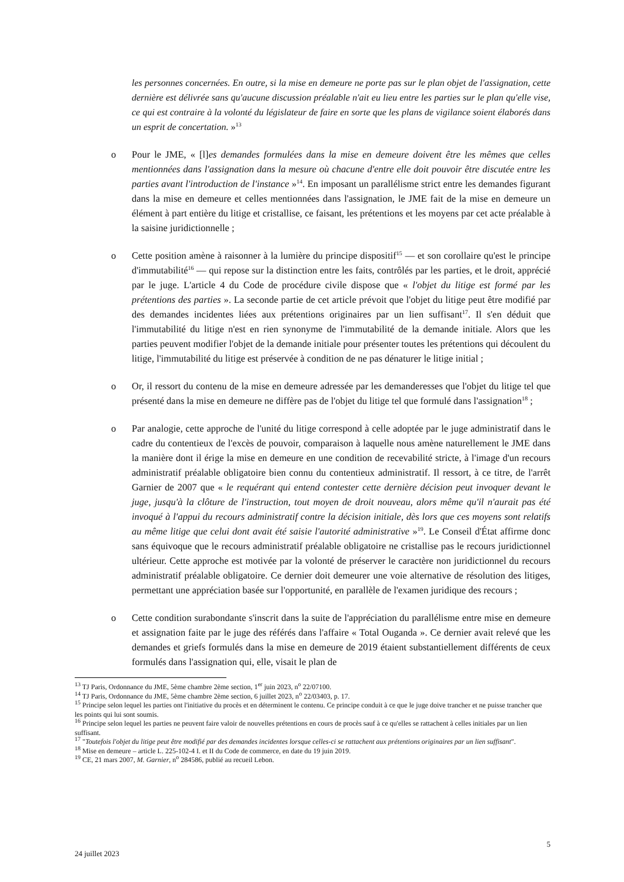les personnes concernées. En outre, si la mise en demeure ne porte pas sur le plan objet de l'assignation, cette dernière est délivrée sans qu'aucune discussion préalable n'ait eu lieu entre les parties sur le plan qu'elle vise, ce qui est contraire à la volonté du législateur de faire en sorte que les plans de vigilance soient élaborés dans un esprit de concertation. »<sup>13</sup>
o Pour le JME, « [l]es demandes formulées dans la mise en demeure doivent être les mêmes que celles mentionnées dans l'assignation dans la mesure où chacune d'entre elle doit pouvoir être discutée entre les parties avant l'introduction de l'instance »<sup>14</sup>. En imposant un parallélisme strict entre les demandes figurant dans la mise en demeure et celles mentionnées dans l'assignation, le JME fait de la mise en demeure un élément à part entière du litige et cristallise, ce faisant, les prétentions et les moyens par cet acte préalable à la saisine juridictionnelle ;
o Cette position amène à raisonner à la lumière du principe dispositif<sup>15</sup> — et son corollaire qu'est le principe d'immutabilité<sup>16</sup> — qui repose sur la distinction entre les faits, contrôlés par les parties, et le droit, apprécié par le juge. L'article 4 du Code de procédure civile dispose que « l'objet du litige est formé par les prétentions des parties ». La seconde partie de cet article prévoit que l'objet du litige peut être modifié par des demandes incidentes liées aux prétentions originaires par un lien suffisant<sup>17</sup>. Il s'en déduit que l'immutabilité du litige n'est en rien synonyme de l'immutabilité de la demande initiale. Alors que les parties peuvent modifier l'objet de la demande initiale pour présenter toutes les prétentions qui découlent du litige, l'immutabilité du litige est préservée à condition de ne pas dénaturer le litige initial ;
o Or, il ressort du contenu de la mise en demeure adressée par les demanderesses que l'objet du litige tel que présenté dans la mise en demeure ne diffère pas de l'objet du litige tel que formulé dans l'assignation<sup>18</sup> ;
o Par analogie, cette approche de l'unité du litige correspond à celle adoptée par le juge administratif dans le cadre du contentieux de l'excès de pouvoir, comparaison à laquelle nous amène naturellement le JME dans la manière dont il érige la mise en demeure en une condition de recevabilité stricte, à l'image d'un recours administratif préalable obligatoire bien connu du contentieux administratif. Il ressort, à ce titre, de l'arrêt Garnier de 2007 que « le requérant qui entend contester cette dernière décision peut invoquer devant le juge, jusqu'à la clôture de l'instruction, tout moyen de droit nouveau, alors même qu'il n'aurait pas été invoqué à l'appui du recours administratif contre la décision initiale, dès lors que ces moyens sont relatifs au même litige que celui dont avait été saisie l'autorité administrative »<sup>19</sup>. Le Conseil d'État affirme donc sans équivoque que le recours administratif préalable obligatoire ne cristallise pas le recours juridictionnel ultérieur. Cette approche est motivée par la volonté de préserver le caractère non juridictionnel du recours administratif préalable obligatoire. Ce dernier doit demeurer une voie alternative de résolution des litiges, permettant une appréciation basée sur l'opportunité, en parallèle de l'examen juridique des recours ;
o Cette condition surabondante s'inscrit dans la suite de l'appréciation du parallélisme entre mise en demeure et assignation faite par le juge des référés dans l'affaire « Total Ouganda ». Ce dernier avait relevé que les demandes et griefs formulés dans la mise en demeure de 2019 étaient substantiellement différents de ceux formulés dans l'assignation qui, elle, visait le plan de
<sup>13</sup> TJ Paris, Ordonnance du JME, 5ème chambre 2ème section, 1<sup>er</sup> juin 2023, n<sup>o</sup> 22/07100.
<sup>14</sup> TJ Paris, Ordonnance du JME, 5ème chambre 2ème section, 6 juillet 2023, n<sup>o</sup> 22/03403, p. 17.
<sup>15</sup> Principe selon lequel les parties ont l'initiative du procès et en déterminent le contenu. Ce principe conduit à ce que le juge doive trancher et ne puisse trancher que les points qui lui sont soumis.
<sup>16</sup> Principe selon lequel les parties ne peuvent faire valoir de nouvelles prétentions en cours de procès sauf à ce qu'elles se rattachent à celles initiales par un lien suffisant.
<sup>17</sup> "Toutefois l'objet du litige peut être modifié par des demandes incidentes lorsque celles-ci se rattachent aux prétentions originaires par un lien suffisant".
<sup>18</sup> Mise en demeure – article L. 225-102-4 I. et II du Code de commerce, en date du 19 juin 2019.
<sup>19</sup> CE, 21 mars 2007, M. Garnier, n<sup>o</sup> 284586, publié au recueil Lebon.
5
24 juillet 2023